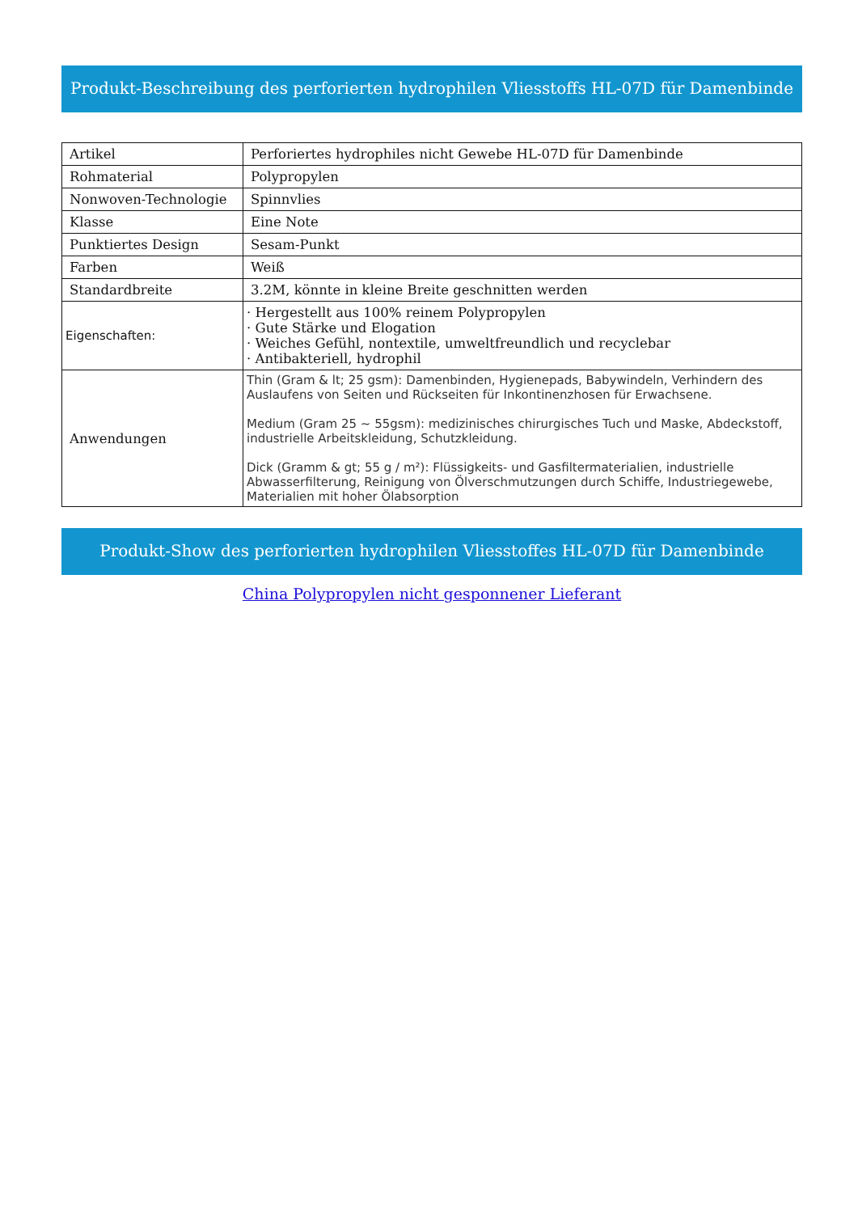Produkt-Beschreibung des perforierten hydrophilen Vliesstoffs HL-07D für Damenbinde
| Artikel | Perforiertes hydrophiles nicht Gewebe HL-07D für Damenbinde |
| Rohmaterial | Polypropylen |
| Nonwoven-Technologie | Spinnvlies |
| Klasse | Eine Note |
| Punktiertes Design | Sesam-Punkt |
| Farben | Weiß |
| Standardbreite | 3.2M, könnte in kleine Breite geschnitten werden |
| Eigenschaften: | · Hergestellt aus 100% reinem Polypropylen · Gute Stärke und Elogation · Weiches Gefühl, nontextile, umweltfreundlich und recyclebar · Antibakteriell, hydrophil |
| Anwendungen | Thin (Gram & lt; 25 gsm): Damenbinden, Hygienepads, Babywindeln, Verhindern des Auslaufens von Seiten und Rückseiten für Inkontinenzhosen für Erwachsene. Medium (Gram 25 ~ 55gsm): medizinisches chirurgisches Tuch und Maske, Abdeckstoff, industrielle Arbeitskleidung, Schutzkleidung. Dick (Gramm & gt; 55 g / m²): Flüssigkeits- und Gasfiltermaterialien, industrielle Abwasserfilterung, Reinigung von Ölverschmutzungen durch Schiffe, Industriegewebe, Materialien mit hoher Ölabsorption |
Produkt-Show des perforierten hydrophilen Vliesstoffes HL-07D für Damenbinde
China Polypropylen nicht gesponnener Lieferant